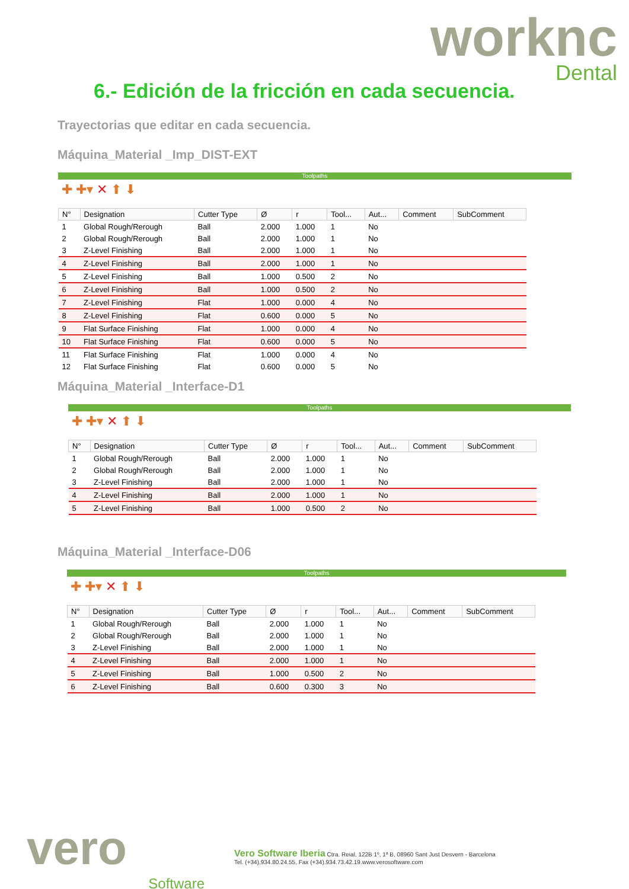worknc
Dental
6.- Edición de la fricción en cada secuencia.
Trayectorias que editar en cada secuencia.
Máquina_Material _Imp_DIST-EXT
Toolpaths
✚ ✚▾ ✕ ⬆ ⬇
| N° | Designation | Cutter Type | Ø | r | Tool... | Aut... | Comment | SubComment |
| --- | --- | --- | --- | --- | --- | --- | --- | --- |
| 1 | Global Rough/Rerough | Ball | 2.000 | 1.000 | 1 | No | | |
| 2 | Global Rough/Rerough | Ball | 2.000 | 1.000 | 1 | No | | |
| 3 | Z-Level Finishing | Ball | 2.000 | 1.000 | 1 | No | | |
| 4 | Z-Level Finishing | Ball | 2.000 | 1.000 | 1 | No | | |
| 5 | Z-Level Finishing | Ball | 1.000 | 0.500 | 2 | No | | |
| 6 | Z-Level Finishing | Ball | 1.000 | 0.500 | 2 | No | | |
| 7 | Z-Level Finishing | Flat | 1.000 | 0.000 | 4 | No | | |
| 8 | Z-Level Finishing | Flat | 0.600 | 0.000 | 5 | No | | |
| 9 | Flat Surface Finishing | Flat | 1.000 | 0.000 | 4 | No | | |
| 10 | Flat Surface Finishing | Flat | 0.600 | 0.000 | 5 | No | | |
| 11 | Flat Surface Finishing | Flat | 1.000 | 0.000 | 4 | No | | |
| 12 | Flat Surface Finishing | Flat | 0.600 | 0.000 | 5 | No | | |
Máquina_Material _Interface-D1
Toolpaths
✚ ✚▾ ✕ ⬆ ⬇
| N° | Designation | Cutter Type | Ø | r | Tool... | Aut... | Comment | SubComment |
| --- | --- | --- | --- | --- | --- | --- | --- | --- |
| 1 | Global Rough/Rerough | Ball | 2.000 | 1.000 | 1 | No | | |
| 2 | Global Rough/Rerough | Ball | 2.000 | 1.000 | 1 | No | | |
| 3 | Z-Level Finishing | Ball | 2.000 | 1.000 | 1 | No | | |
| 4 | Z-Level Finishing | Ball | 2.000 | 1.000 | 1 | No | | |
| 5 | Z-Level Finishing | Ball | 1.000 | 0.500 | 2 | No | | |
Máquina_Material _Interface-D06
Toolpaths
✚ ✚▾ ✕ ⬆ ⬇
| N° | Designation | Cutter Type | Ø | r | Tool... | Aut... | Comment | SubComment |
| --- | --- | --- | --- | --- | --- | --- | --- | --- |
| 1 | Global Rough/Rerough | Ball | 2.000 | 1.000 | 1 | No | | |
| 2 | Global Rough/Rerough | Ball | 2.000 | 1.000 | 1 | No | | |
| 3 | Z-Level Finishing | Ball | 2.000 | 1.000 | 1 | No | | |
| 4 | Z-Level Finishing | Ball | 2.000 | 1.000 | 1 | No | | |
| 5 | Z-Level Finishing | Ball | 1.000 | 0.500 | 2 | No | | |
| 6 | Z-Level Finishing | Ball | 0.600 | 0.300 | 3 | No | | |
vero
Software
Vero Software Iberia Ctra. Reial, 122B 1º, 1ª B, 08960 Sant Just Desvern - Barcelona
Tel. (+34).934.80.24.55, Fax (+34).934.73.42.19.www.verosoftware.com